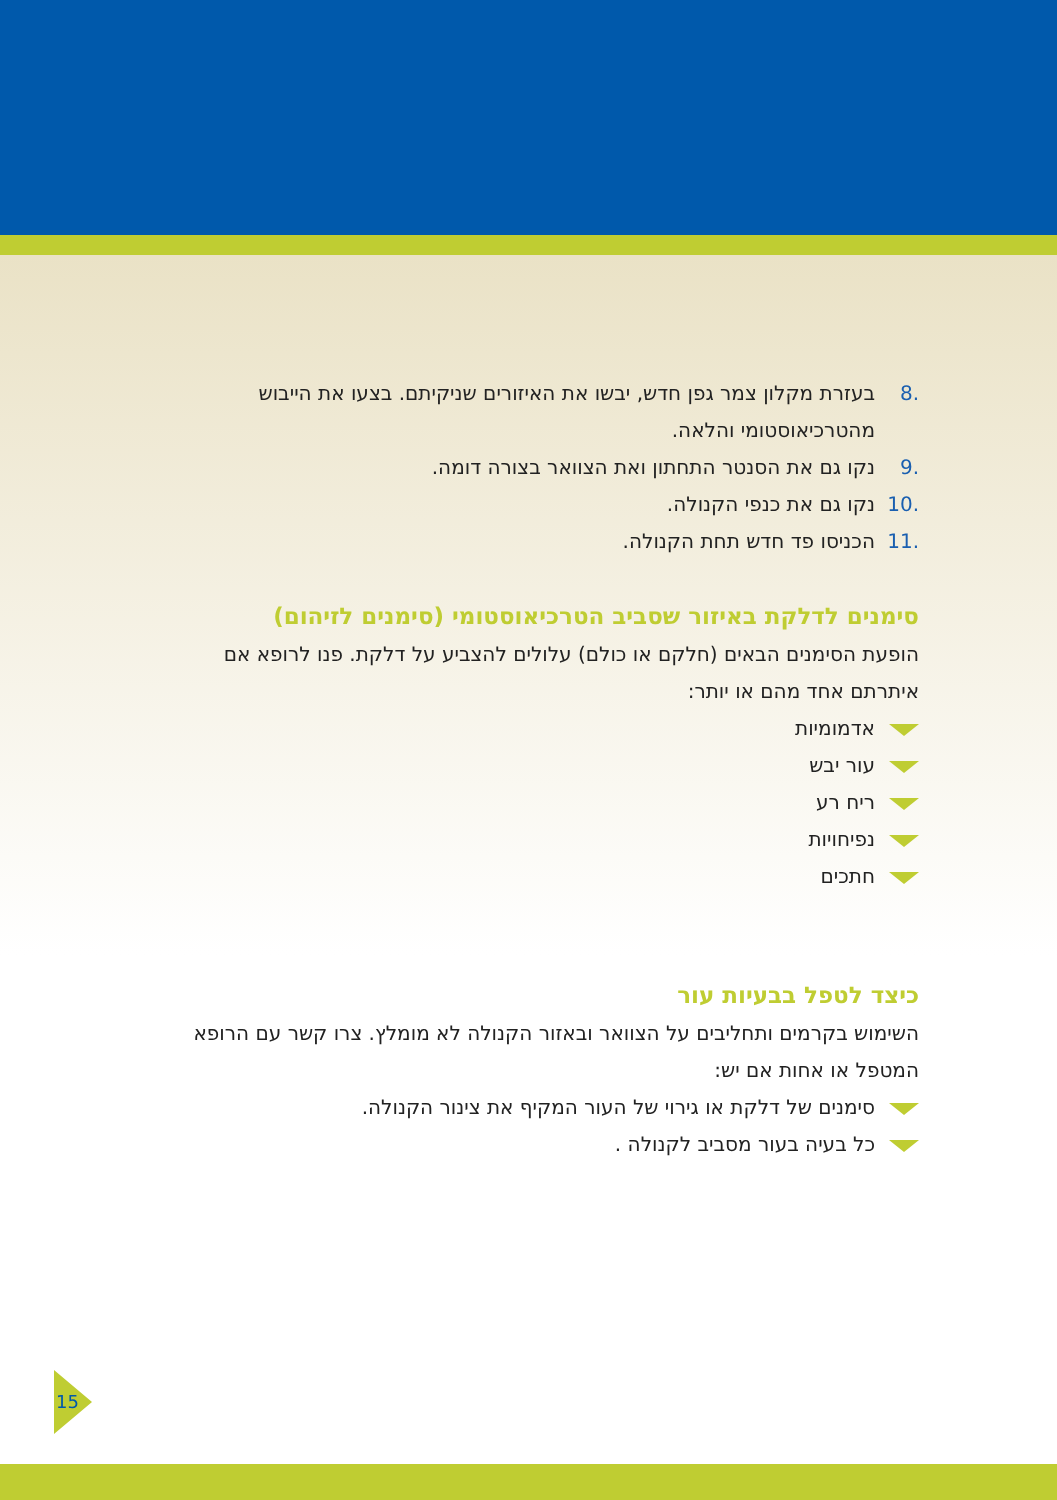.8 בעזרת מקלון צמר גפן חדש, יבשו את האיזורים שניקיתם. בצעו את הייבוש מהטרכיאוסטומי והלאה.
.9 נקו גם את הסנטר התחתון ואת הצוואר בצורה דומה.
.10 נקו גם את כנפי הקנולה.
.11 הכניסו פד חדש תחת הקנולה.
סימנים לדלקת באיזור שסביב הטרכיאוסטומי (סימנים לזיהום)
הופעת הסימנים הבאים (חלקם או כולם) עלולים להצביע על דלקת. פנו לרופא אם איתרתם אחד מהם או יותר:
אדמומיות
עור יבש
ריח רע
נפיחויות
חתכים
כיצד לטפל בבעיות עור
השימוש בקרמים ותחליבים על הצוואר ובאזור הקנולה לא מומלץ. צרו קשר עם הרופא המטפל או אחות אם יש:
סימנים של דלקת או גירוי של העור המקיף את צינור הקנולה.
כל בעיה בעור מסביב לקנולה .
15